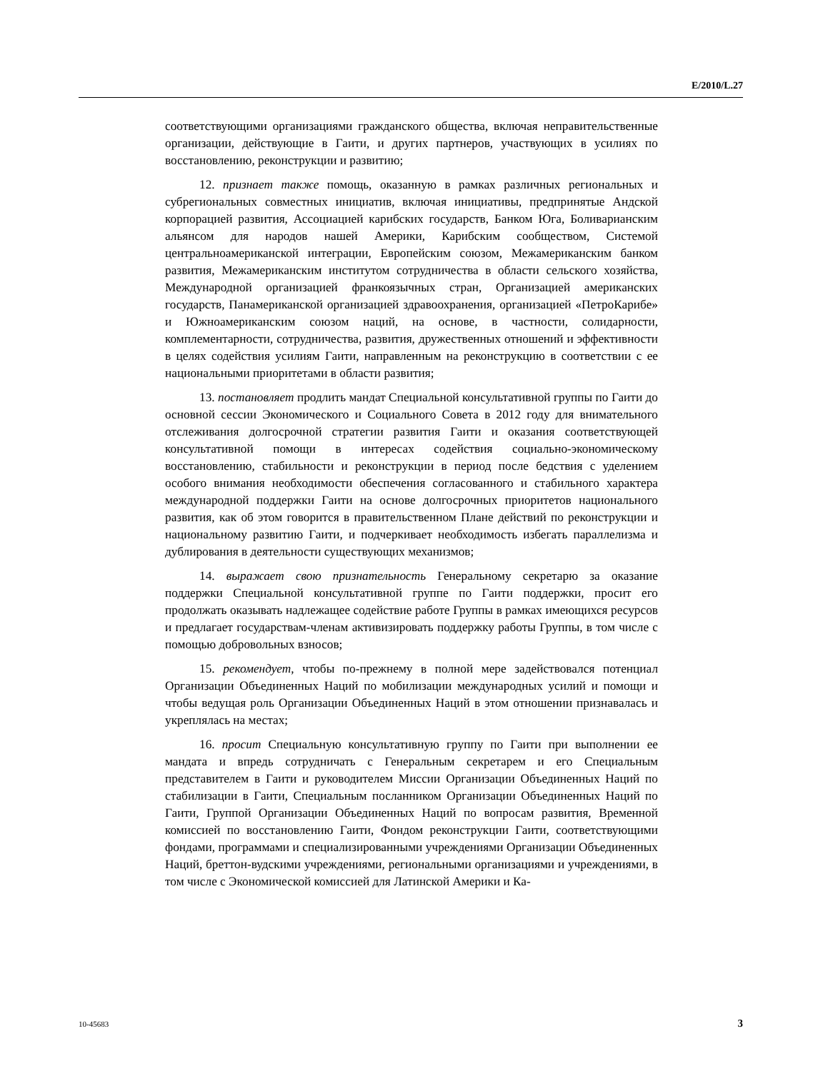E/2010/L.27
соответствующими организациями гражданского общества, включая неправительственные организации, действующие в Гаити, и других партнеров, участвующих в усилиях по восстановлению, реконструкции и развитию;
12. признает также помощь, оказанную в рамках различных региональных и субрегиональных совместных инициатив, включая инициативы, предпринятые Андской корпорацией развития, Ассоциацией карибских государств, Банком Юга, Боливарианским альянсом для народов нашей Америки, Карибским сообществом, Системой центральноамериканской интеграции, Европейским союзом, Межамериканским банком развития, Межамериканским институтом сотрудничества в области сельского хозяйства, Международной организацией франкоязычных стран, Организацией американских государств, Панамериканской организацией здравоохранения, организацией «ПетроКарибе» и Южноамериканским союзом наций, на основе, в частности, солидарности, комплементарности, сотрудничества, развития, дружественных отношений и эффективности в целях содействия усилиям Гаити, направленным на реконструкцию в соответствии с ее национальными приоритетами в области развития;
13. постановляет продлить мандат Специальной консультативной группы по Гаити до основной сессии Экономического и Социального Совета в 2012 году для внимательного отслеживания долгосрочной стратегии развития Гаити и оказания соответствующей консультативной помощи в интересах содействия социально-экономическому восстановлению, стабильности и реконструкции в период после бедствия с уделением особого внимания необходимости обеспечения согласованного и стабильного характера международной поддержки Гаити на основе долгосрочных приоритетов национального развития, как об этом говорится в правительственном Плане действий по реконструкции и национальному развитию Гаити, и подчеркивает необходимость избегать параллелизма и дублирования в деятельности существующих механизмов;
14. выражает свою признательность Генеральному секретарю за оказание поддержки Специальной консультативной группе по Гаити поддержки, просит его продолжать оказывать надлежащее содействие работе Группы в рамках имеющихся ресурсов и предлагает государствам-членам активизировать поддержку работы Группы, в том числе с помощью добровольных взносов;
15. рекомендует, чтобы по-прежнему в полной мере задействовался потенциал Организации Объединенных Наций по мобилизации международных усилий и помощи и чтобы ведущая роль Организации Объединенных Наций в этом отношении признавалась и укреплялась на местах;
16. просит Специальную консультативную группу по Гаити при выполнении ее мандата и впредь сотрудничать с Генеральным секретарем и его Специальным представителем в Гаити и руководителем Миссии Организации Объединенных Наций по стабилизации в Гаити, Специальным посланником Организации Объединенных Наций по Гаити, Группой Организации Объединенных Наций по вопросам развития, Временной комиссией по восстановлению Гаити, Фондом реконструкции Гаити, соответствующими фондами, программами и специализированными учреждениями Организации Объединенных Наций, бреттон-вудскими учреждениями, региональными организациями и учреждениями, в том числе с Экономической комиссией для Латинской Америки и Ка-
10-45683 3